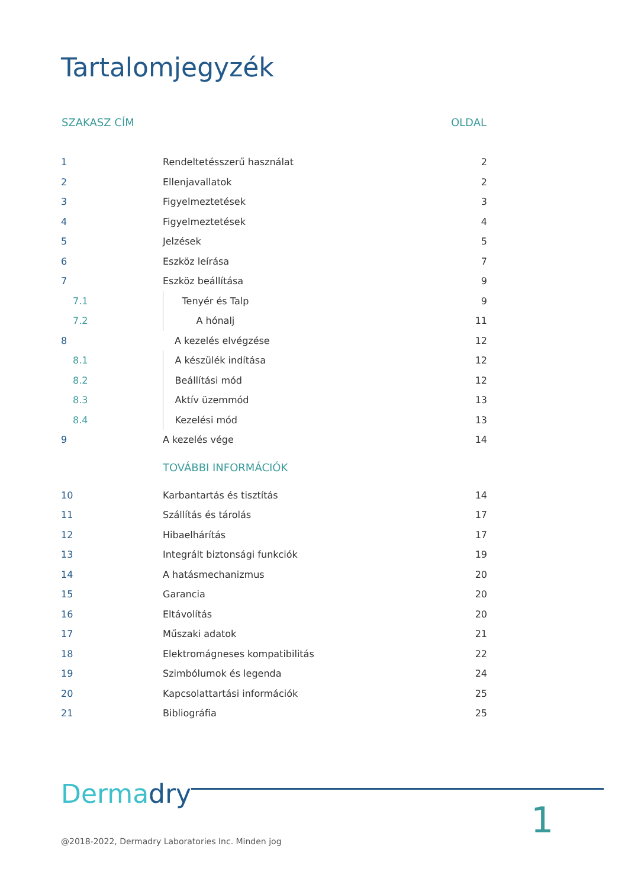Tartalomjegyzék
| SZAKASZ CÍM | | OLDAL |
| --- | --- | --- |
| 1 | Rendeltetésszerű használat | 2 |
| 2 | Ellenjavallatok | 2 |
| 3 | Figyelmeztetések | 3 |
| 4 | Figyelmeztetések | 4 |
| 5 | Jelzések | 5 |
| 6 | Eszköz leírása | 7 |
| 7 | Eszköz beállítása | 9 |
| 7.1 | Tenyér és Talp | 9 |
| 7.2 | A hónalj | 11 |
| 8 | A kezelés elvégzése | 12 |
| 8.1 | A készülék indítása | 12 |
| 8.2 | Beállítási mód | 12 |
| 8.3 | Aktív üzemmód | 13 |
| 8.4 | Kezelési mód | 13 |
| 9 | A kezelés vége | 14 |
| | TOVÁBBI INFORMÁCIÓK | |
| 10 | Karbantartás és tisztítás | 14 |
| 11 | Szállítás és tárolás | 17 |
| 12 | Hibaelhárítás | 17 |
| 13 | Integrált biztonsági funkciók | 19 |
| 14 | A hatásmechanizmus | 20 |
| 15 | Garancia | 20 |
| 16 | Eltávolítás | 20 |
| 17 | Műszaki adatok | 21 |
| 18 | Elektromágneses kompatibilitás | 22 |
| 19 | Szimbólumok és legenda | 24 |
| 20 | Kapcsolattartási információk | 25 |
| 21 | Bibliográfia | 25 |
Dermadry
1
@2018-2022, Dermadry Laboratories Inc. Minden jog